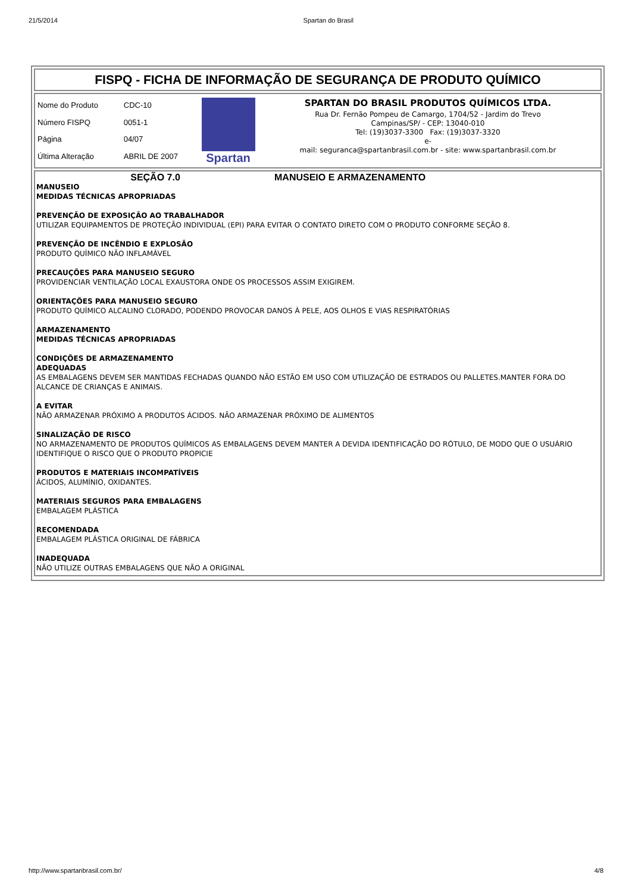21/5/2014 Spartan do Brasil
FISPQ - FICHA DE INFORMAÇÃO DE SEGURANÇA DE PRODUTO QUÍMICO
| Nome do Produto | CDC-10 |
| Número FISPQ | 0051-1 |
| Página | 04/07 |
| Última Alteração | ABRIL DE 2007 |
Spartan
SPARTAN DO BRASIL PRODUTOS QUÍMICOS LTDA.
Rua Dr. Fernão Pompeu de Camargo, 1704/52 - Jardim do Trevo
Campinas/SP/ - CEP: 13040-010
Tel: (19)3037-3300 Fax: (19)3037-3320
e-
mail: seguranca@spartanbrasil.com.br - site: www.spartanbrasil.com.br
SEÇÃO 7.0 MANUSEIO E ARMAZENAMENTO
MANUSEIO
MEDIDAS TÉCNICAS APROPRIADAS
PREVENÇÃO DE EXPOSIÇÃO AO TRABALHADOR
UTILIZAR EQUIPAMENTOS DE PROTEÇÃO INDIVIDUAL (EPI) PARA EVITAR O CONTATO DIRETO COM O PRODUTO CONFORME SEÇÃO 8.
PREVENÇÃO DE INCÊNDIO E EXPLOSÃO
PRODUTO QUÍMICO NÃO INFLAMÁVEL
PRECAUÇÕES PARA MANUSEIO SEGURO
PROVIDENCIAR VENTILAÇÃO LOCAL EXAUSTORA ONDE OS PROCESSOS ASSIM EXIGIREM.
ORIENTAÇÕES PARA MANUSEIO SEGURO
PRODUTO QUÍMICO ALCALINO CLORADO, PODENDO PROVOCAR DANOS À PELE, AOS OLHOS E VIAS RESPIRATÓRIAS
ARMAZENAMENTO
MEDIDAS TÉCNICAS APROPRIADAS
CONDIÇÕES DE ARMAZENAMENTO
ADEQUADAS
AS EMBALAGENS DEVEM SER MANTIDAS FECHADAS QUANDO NÃO ESTÃO EM USO COM UTILIZAÇÃO DE ESTRADOS OU PALLETES.MANTER FORA DO ALCANCE DE CRIANÇAS E ANIMAIS.
A EVITAR
NÃO ARMAZENAR PRÓXIMO A PRODUTOS ÁCIDOS. NÃO ARMAZENAR PRÓXIMO DE ALIMENTOS
SINALIZAÇÃO DE RISCO
NO ARMAZENAMENTO DE PRODUTOS QUÍMICOS AS EMBALAGENS DEVEM MANTER A DEVIDA IDENTIFICAÇÃO DO RÓTULO, DE MODO QUE O USUÁRIO IDENTIFIQUE O RISCO QUE O PRODUTO PROPICIE
PRODUTOS E MATERIAIS INCOMPATÍVEIS
ÁCIDOS, ALUMÍNIO, OXIDANTES.
MATERIAIS SEGUROS PARA EMBALAGENS
EMBALAGEM PLÁSTICA
RECOMENDADA
EMBALAGEM PLÁSTICA ORIGINAL DE FÁBRICA
INADEQUADA
NÃO UTILIZE OUTRAS EMBALAGENS QUE NÃO A ORIGINAL
http://www.spartanbrasil.com.br/ 4/8